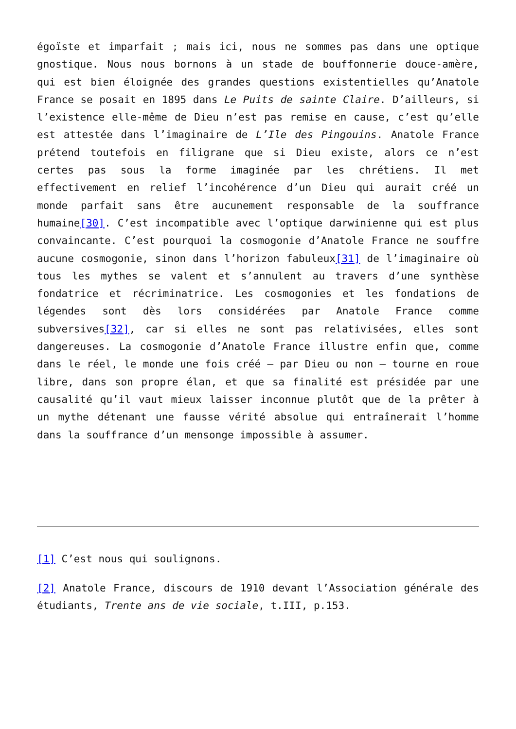égoïste et imparfait ; mais ici, nous ne sommes pas dans une optique gnostique. Nous nous bornons à un stade de bouffonnerie douce-amère, qui est bien éloignée des grandes questions existentielles qu’Anatole France se posait en 1895 dans Le Puits de sainte Claire. D’ailleurs, si l’existence elle-même de Dieu n’est pas remise en cause, c’est qu’elle est attestée dans l’imaginaire de L’Ile des Pingouins. Anatole France prétend toutefois en filigrane que si Dieu existe, alors ce n’est certes pas sous la forme imaginée par les chrétiens. Il met effectivement en relief l’incohérence d’un Dieu qui aurait créé un monde parfait sans être aucunement responsable de la souffrance humaine[30]. C’est incompatible avec l’optique darwinienne qui est plus convaincante. C’est pourquoi la cosmogonie d’Anatole France ne souffre aucune cosmogonie, sinon dans l’horizon fabuleux[31] de l’imaginaire où tous les mythes se valent et s’annulent au travers d’une synthèse fondatrice et récriminatrice. Les cosmogonies et les fondations de légendes sont dès lors considérées par Anatole France comme subversives[32], car si elles ne sont pas relativisées, elles sont dangereuses. La cosmogonie d’Anatole France illustre enfin que, comme dans le réel, le monde une fois créé – par Dieu ou non – tourne en roue libre, dans son propre élan, et que sa finalité est présidée par une causalité qu’il vaut mieux laisser inconnue plutôt que de la prêter à un mythe détenant une fausse vérité absolue qui entraînerait l’homme dans la souffrance d’un mensonge impossible à assumer.
[1] C’est nous qui soulignons.
[2] Anatole France, discours de 1910 devant l’Association générale des étudiants, Trente ans de vie sociale, t.III, p.153.